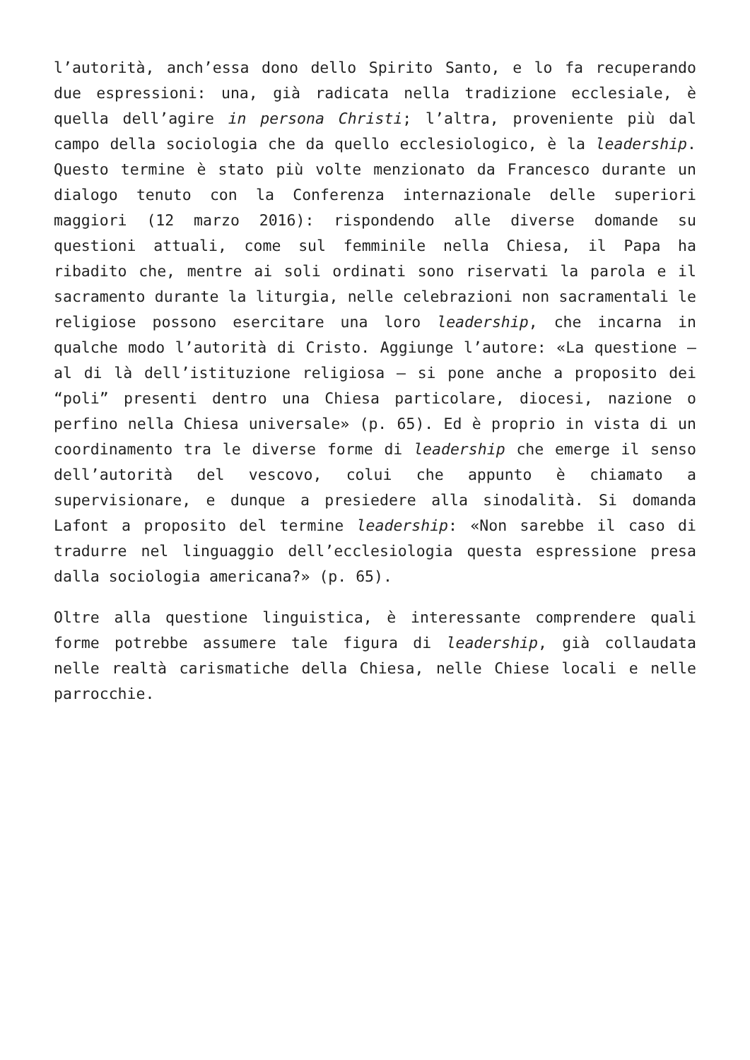l’autorità, anch’essa dono dello Spirito Santo, e lo fa recuperando due espressioni: una, già radicata nella tradizione ecclesiale, è quella dell’agire in persona Christi; l’altra, proveniente più dal campo della sociologia che da quello ecclesiologico, è la leadership. Questo termine è stato più volte menzionato da Francesco durante un dialogo tenuto con la Conferenza internazionale delle superiori maggiori (12 marzo 2016): rispondendo alle diverse domande su questioni attuali, come sul femminile nella Chiesa, il Papa ha ribadito che, mentre ai soli ordinati sono riservati la parola e il sacramento durante la liturgia, nelle celebrazioni non sacramentali le religiose possono esercitare una loro leadership, che incarna in qualche modo l’autorità di Cristo. Aggiunge l’autore: «La questione – al di là dell’istituzione religiosa – si pone anche a proposito dei “poli” presenti dentro una Chiesa particolare, diocesi, nazione o perfino nella Chiesa universale» (p. 65). Ed è proprio in vista di un coordinamento tra le diverse forme di leadership che emerge il senso dell’autorità del vescovo, colui che appunto è chiamato a supervisionare, e dunque a presiedere alla sinodalità. Si domanda Lafont a proposito del termine leadership: «Non sarebbe il caso di tradurre nel linguaggio dell’ecclesiologia questa espressione presa dalla sociologia americana?» (p. 65).
Oltre alla questione linguistica, è interessante comprendere quali forme potrebbe assumere tale figura di leadership, già collaudata nelle realtà carismatiche della Chiesa, nelle Chiese locali e nelle parrocchie.